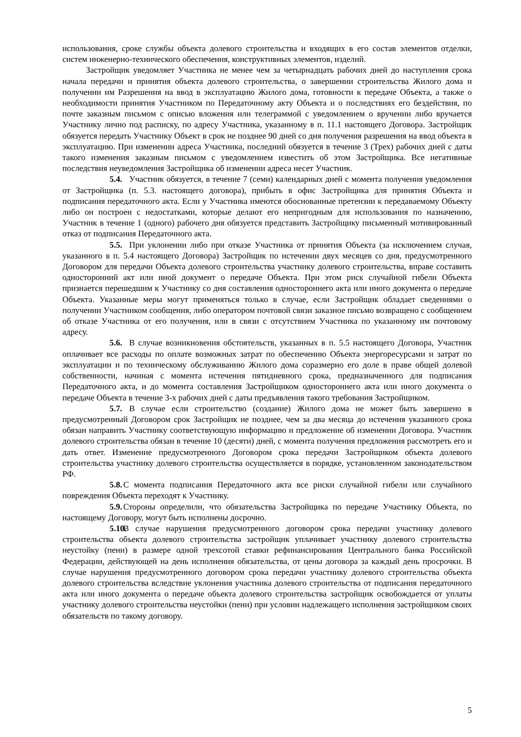использования, сроке службы объекта долевого строительства и входящих в его состав элементов отделки, систем инженерно-технического обеспечения, конструктивных элементов, изделий.
Застройщик уведомляет Участника не менее чем за четырнадцать рабочих дней до наступления срока начала передачи и принятия объекта долевого строительства, о завершении строительства Жилого дома и получении им Разрешения на ввод в эксплуатацию Жилого дома, готовности к передаче Объекта, а также о необходимости принятия Участником по Передаточному акту Объекта и о последствиях его бездействия, по почте заказным письмом с описью вложения или телеграммой с уведомлением о вручении либо вручается Участнику лично под расписку, по адресу Участника, указанному в п. 11.1 настоящего Договора. Застройщик обязуется передать Участнику Объект в срок не позднее 90 дней со дня получения разрешения на ввод объекта в эксплуатацию. При изменении адреса Участника, последний обязуется в течение 3 (Трех) рабочих дней с даты такого изменения заказным письмом с уведомлением известить об этом Застройщика. Все негативные последствия неуведомления Застройщика об изменении адреса несет Участник.
5.4. Участник обязуется, в течение 7 (семи) календарных дней с момента получения уведомления от Застройщика (п. 5.3. настоящего договора), прибыть в офис Застройщика для принятия Объекта и подписания передаточного акта. Если у Участника имеются обоснованные претензии к передаваемому Объекту либо он построен с недостатками, которые делают его непригодным для использования по назначению, Участник в течение 1 (одного) рабочего дня обязуется представить Застройщику письменный мотивированный отказ от подписания Передаточного акта.
5.5. При уклонении либо при отказе Участника от принятия Объекта (за исключением случая, указанного в п. 5.4 настоящего Договора) Застройщик по истечении двух месяцев со дня, предусмотренного Договором для передачи Объекта долевого строительства участнику долевого строительства, вправе составить односторонний акт или иной документ о передаче Объекта. При этом риск случайной гибели Объекта признается перешедшим к Участнику со дня составления одностороннего акта или иного документа о передаче Объекта. Указанные меры могут применяться только в случае, если Застройщик обладает сведениями о получении Участником сообщения, либо оператором почтовой связи заказное письмо возвращено с сообщением об отказе Участника от его получения, или в связи с отсутствием Участника по указанному им почтовому адресу.
5.6. В случае возникновения обстоятельств, указанных в п. 5.5 настоящего Договора, Участник оплачивает все расходы по оплате возможных затрат по обеспечению Объекта энергоресурсами и затрат по эксплуатации и по техническому обслуживанию Жилого дома соразмерно его доле в праве общей долевой собственности, начиная с момента истечения пятидневного срока, предназначенного для подписания Передаточного акта, и до момента составления Застройщиком одностороннего акта или иного документа о передаче Объекта в течение 3-х рабочих дней с даты предъявления такого требования Застройщиком.
5.7. В случае если строительство (создание) Жилого дома не может быть завершено в предусмотренный Договором срок Застройщик не позднее, чем за два месяца до истечения указанного срока обязан направить Участнику соответствующую информацию и предложение об изменении Договора. Участник долевого строительства обязан в течение 10 (десяти) дней, с момента получения предложения рассмотреть его и дать ответ. Изменение предусмотренного Договором срока передачи Застройщиком объекта долевого строительства участнику долевого строительства осуществляется в порядке, установленном законодательством РФ.
5.8. С момента подписания Передаточного акта все риски случайной гибели или случайного повреждения Объекта переходят к Участнику.
5.9. Стороны определили, что обязательства Застройщика по передаче Участнику Объекта, по настоящему Договору, могут быть исполнены досрочно.
5.10. В случае нарушения предусмотренного договором срока передачи участнику долевого строительства объекта долевого строительства застройщик уплачивает участнику долевого строительства неустойку (пени) в размере одной трехсотой ставки рефинансирования Центрального банка Российской Федерации, действующей на день исполнения обязательства, от цены договора за каждый день просрочки. В случае нарушения предусмотренного договором срока передачи участнику долевого строительства объекта долевого строительства вследствие уклонения участника долевого строительства от подписания передаточного акта или иного документа о передаче объекта долевого строительства застройщик освобождается от уплаты участнику долевого строительства неустойки (пени) при условии надлежащего исполнения застройщиком своих обязательств по такому договору.
5